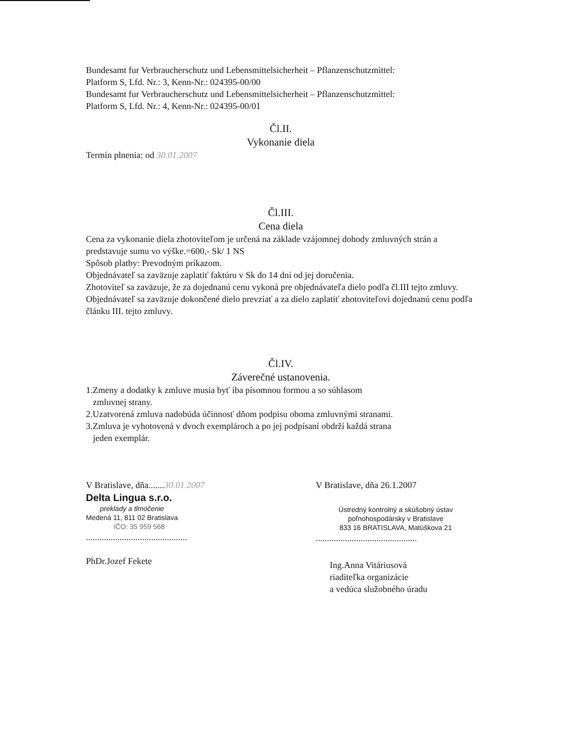Bundesamt fur Verbraucherschutz und Lebensmittelsicherheit – Pflanzenschutzmittel:
Platform S, Lfd. Nr.: 3, Kenn-Nr.: 024395-00/00
Bundesamt fur Verbraucherschutz und Lebensmittelsicherheit – Pflanzenschutzmittel:
Platform S, Lfd. Nr.: 4, Kenn-Nr.: 024395-00/01
Čl.II.
Vykonanie diela
Termín plnenia: od 30.01.2007
Čl.III.
Cena diela
Cena za vykonanie diela zhotoviteľom je určená na základe vzájomnej dohody zmluvných strán a predstavuje sumu vo výške.=600,- Sk/ 1 NS
Spôsob platby: Prevodným príkazom.
Objednávateľ sa zaväzuje zaplatiť faktúru v Sk do 14 dní od jej doručenia.
Zhotoviteľ sa zaväzuje, že za dojednanú cenu vykoná pre objednávateľa dielo podľa čl.III tejto zmluvy.
Objednávateľ sa zaväzuje dokončené dielo prevziať a za dielo zaplatiť zhotoviteľovi dojednanú cenu podľa článku III. tejto zmluvy.
Čl.IV.
Záverečné ustanovenia.
1.Zmeny a dodatky k zmluve musia byť iba písomnou formou a so súhlasom
zmluvnej strany.
2.Uzatvorená zmluva nadobúda účinnosť dňom podpisu oboma zmluvnými stranami.
3.Zmluva je vyhotovená v dvoch exemplároch a po jej podpísaní obdrží každá strana
jeden exemplár.
V Bratislave, dňa.......30.01.2007
Delta Lingua s.r.o.
preklady a tlmočenie
Medená 11, 811 02 Bratislava
IČO: 35 959 568
.............................................
PhDr.Jozef Fekete
V Bratislave, dňa 26.1.2007
Ústredný kontrolný a skúšobný ústav
poľnohospodársky v Bratislave
833 16 BRATISLAVA, Matúškova 21
.............................................
Ing.Anna Vitáriusová
riaditeľka organizácie
a vedúca služobného úradu